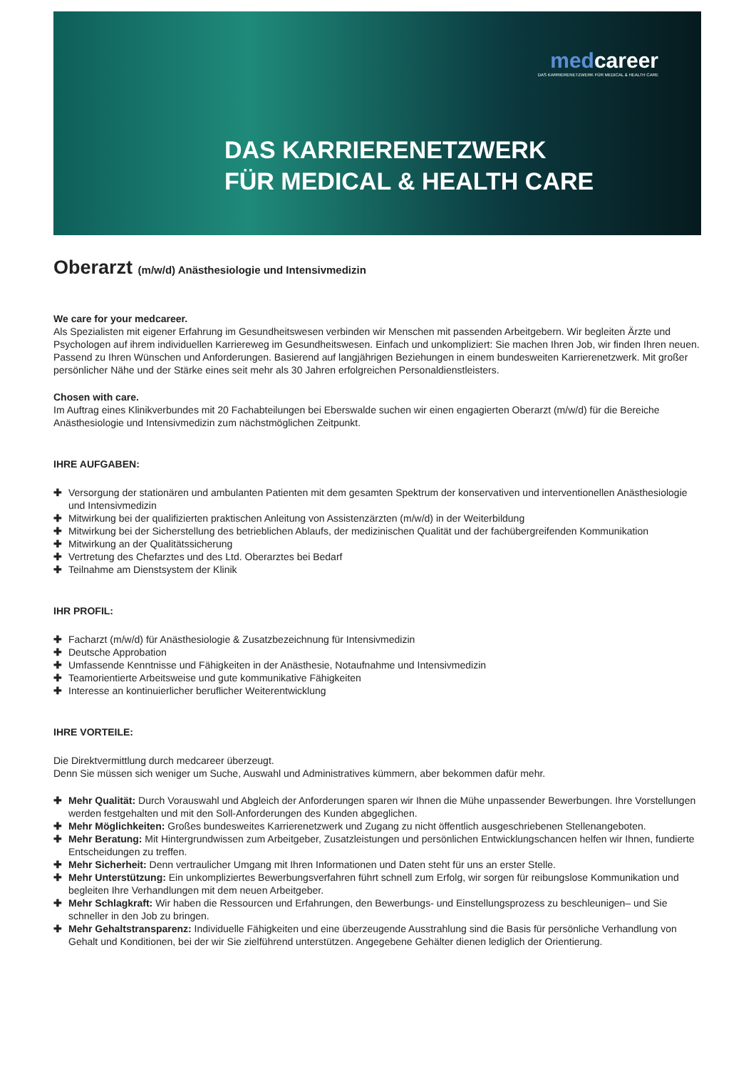medcareer
DAS KARRIERENETZWERK FÜR MEDICAL & HEALTH CARE
DAS KARRIERENETZWERK
FÜR MEDICAL & HEALTH CARE
Oberarzt (m/w/d) Anästhesiologie und Intensivmedizin
We care for your medcareer.
Als Spezialisten mit eigener Erfahrung im Gesundheitswesen verbinden wir Menschen mit passenden Arbeitgebern. Wir begleiten Ärzte und Psychologen auf ihrem individuellen Karriereweg im Gesundheitswesen. Einfach und unkompliziert: Sie machen Ihren Job, wir finden Ihren neuen. Passend zu Ihren Wünschen und Anforderungen. Basierend auf langjährigen Beziehungen in einem bundesweiten Karrierenetzwerk. Mit großer persönlicher Nähe und der Stärke eines seit mehr als 30 Jahren erfolgreichen Personaldienstleisters.
Chosen with care.
Im Auftrag eines Klinikverbundes mit 20 Fachabteilungen bei Eberswalde suchen wir einen engagierten Oberarzt (m/w/d) für die Bereiche Anästhesiologie und Intensivmedizin zum nächstmöglichen Zeitpunkt.
IHRE AUFGABEN:
✚ Versorgung der stationären und ambulanten Patienten mit dem gesamten Spektrum der konservativen und interventionellen Anästhesiologie und Intensivmedizin
✚ Mitwirkung bei der qualifizierten praktischen Anleitung von Assistenzärzten (m/w/d) in der Weiterbildung
✚ Mitwirkung bei der Sicherstellung des betrieblichen Ablaufs, der medizinischen Qualität und der fachübergreifenden Kommunikation
✚ Mitwirkung an der Qualitätssicherung
✚ Vertretung des Chefarztes und des Ltd. Oberarztes bei Bedarf
✚ Teilnahme am Dienstsystem der Klinik
IHR PROFIL:
✚ Facharzt (m/w/d) für Anästhesiologie & Zusatzbezeichnung für Intensivmedizin
✚ Deutsche Approbation
✚ Umfassende Kenntnisse und Fähigkeiten in der Anästhesie, Notaufnahme und Intensivmedizin
✚ Teamorientierte Arbeitsweise und gute kommunikative Fähigkeiten
✚ Interesse an kontinuierlicher beruflicher Weiterentwicklung
IHRE VORTEILE:
Die Direktvermittlung durch medcareer überzeugt.
Denn Sie müssen sich weniger um Suche, Auswahl und Administratives kümmern, aber bekommen dafür mehr.
✚ Mehr Qualität: Durch Vorauswahl und Abgleich der Anforderungen sparen wir Ihnen die Mühe unpassender Bewerbungen. Ihre Vorstellungen werden festgehalten und mit den Soll-Anforderungen des Kunden abgeglichen.
✚ Mehr Möglichkeiten: Großes bundesweites Karrierenetzwerk und Zugang zu nicht öffentlich ausgeschriebenen Stellenangeboten.
✚ Mehr Beratung: Mit Hintergrundwissen zum Arbeitgeber, Zusatzleistungen und persönlichen Entwicklungschancen helfen wir Ihnen, fundierte Entscheidungen zu treffen.
✚ Mehr Sicherheit: Denn vertraulicher Umgang mit Ihren Informationen und Daten steht für uns an erster Stelle.
✚ Mehr Unterstützung: Ein unkompliziertes Bewerbungsverfahren führt schnell zum Erfolg, wir sorgen für reibungslose Kommunikation und begleiten Ihre Verhandlungen mit dem neuen Arbeitgeber.
✚ Mehr Schlagkraft: Wir haben die Ressourcen und Erfahrungen, den Bewerbungs- und Einstellungsprozess zu beschleunigen– und Sie schneller in den Job zu bringen.
✚ Mehr Gehaltstransparenz: Individuelle Fähigkeiten und eine überzeugende Ausstrahlung sind die Basis für persönliche Verhandlung von Gehalt und Konditionen, bei der wir Sie zielführend unterstützen. Angegebene Gehälter dienen lediglich der Orientierung.